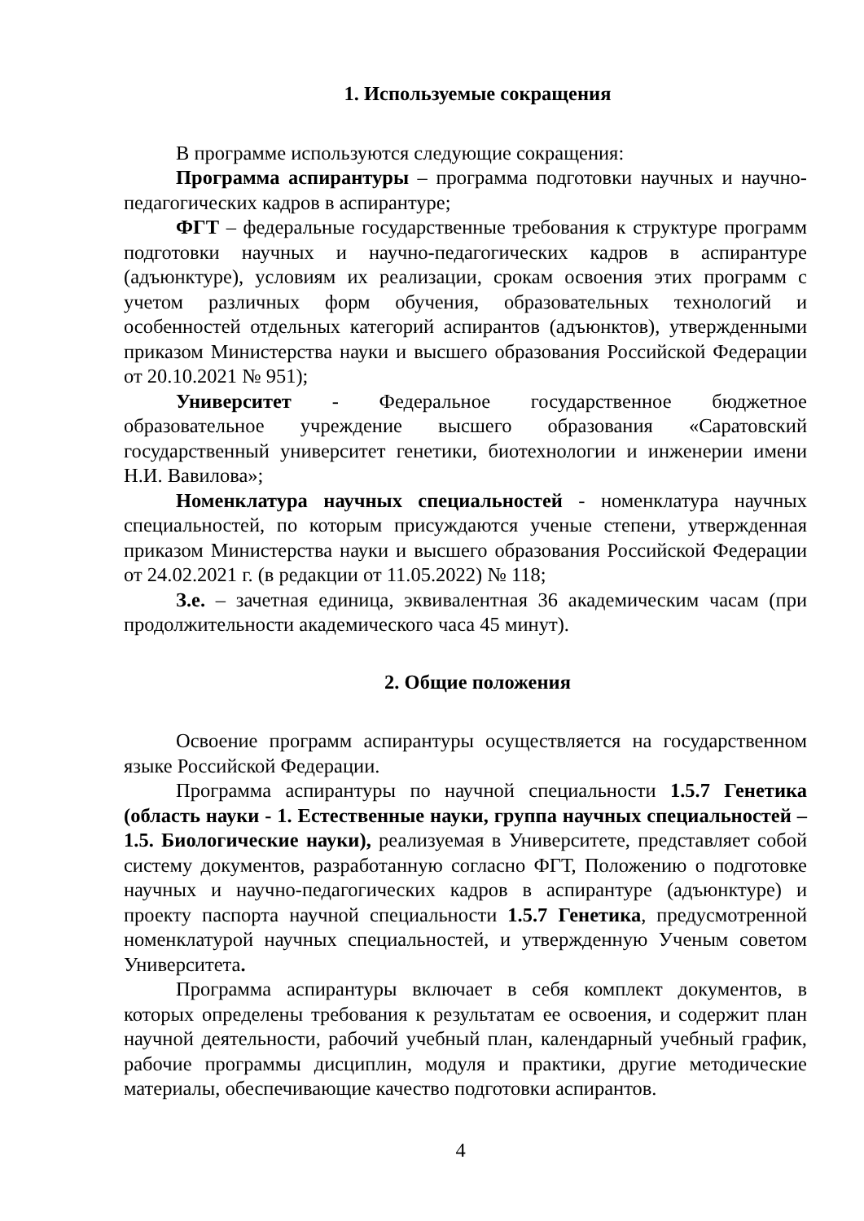1. Используемые сокращения
В программе используются следующие сокращения:
Программа аспирантуры – программа подготовки научных и научно-педагогических кадров в аспирантуре;
ФГТ – федеральные государственные требования к структуре программ подготовки научных и научно-педагогических кадров в аспирантуре (адъюнктуре), условиям их реализации, срокам освоения этих программ с учетом различных форм обучения, образовательных технологий и особенностей отдельных категорий аспирантов (адъюнктов), утвержденными приказом Министерства науки и высшего образования Российской Федерации от 20.10.2021 № 951);
Университет - Федеральное государственное бюджетное образовательное учреждение высшего образования «Саратовский государственный университет генетики, биотехнологии и инженерии имени Н.И. Вавилова»;
Номенклатура научных специальностей - номенклатура научных специальностей, по которым присуждаются ученые степени, утвержденная приказом Министерства науки и высшего образования Российской Федерации от 24.02.2021 г. (в редакции от 11.05.2022) № 118;
З.е. – зачетная единица, эквивалентная 36 академическим часам (при продолжительности академического часа 45 минут).
2. Общие положения
Освоение программ аспирантуры осуществляется на государственном языке Российской Федерации.
Программа аспирантуры по научной специальности 1.5.7 Генетика (область науки - 1. Естественные науки, группа научных специальностей – 1.5. Биологические науки), реализуемая в Университете, представляет собой систему документов, разработанную согласно ФГТ, Положению о подготовке научных и научно-педагогических кадров в аспирантуре (адъюнктуре) и проекту паспорта научной специальности 1.5.7 Генетика, предусмотренной номенклатурой научных специальностей, и утвержденную Ученым советом Университета.
Программа аспирантуры включает в себя комплект документов, в которых определены требования к результатам ее освоения, и содержит план научной деятельности, рабочий учебный план, календарный учебный график, рабочие программы дисциплин, модуля и практики, другие методические материалы, обеспечивающие качество подготовки аспирантов.
4